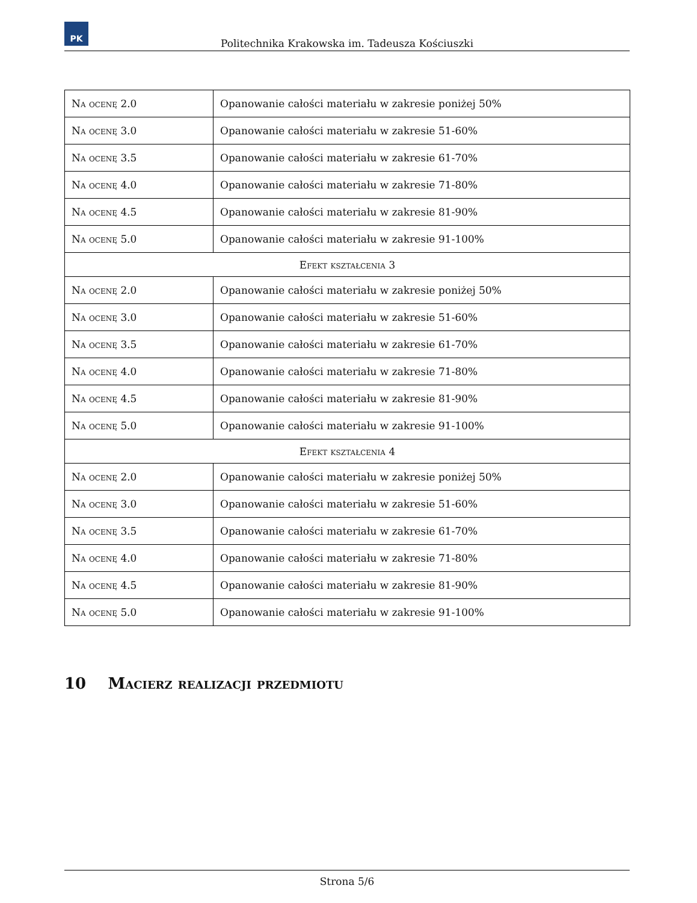PK
Politechnika Krakowska im. Tadeusza Kościuszki
| Na ocenę 2.0 | Opanowanie całości materiału w zakresie poniżej 50% |
| Na ocenę 3.0 | Opanowanie całości materiału w zakresie 51-60% |
| Na ocenę 3.5 | Opanowanie całości materiału w zakresie 61-70% |
| Na ocenę 4.0 | Opanowanie całości materiału w zakresie 71-80% |
| Na ocenę 4.5 | Opanowanie całości materiału w zakresie 81-90% |
| Na ocenę 5.0 | Opanowanie całości materiału w zakresie 91-100% |
| Efekt kształcenia 3 | |
| Na ocenę 2.0 | Opanowanie całości materiału w zakresie poniżej 50% |
| Na ocenę 3.0 | Opanowanie całości materiału w zakresie 51-60% |
| Na ocenę 3.5 | Opanowanie całości materiału w zakresie 61-70% |
| Na ocenę 4.0 | Opanowanie całości materiału w zakresie 71-80% |
| Na ocenę 4.5 | Opanowanie całości materiału w zakresie 81-90% |
| Na ocenę 5.0 | Opanowanie całości materiału w zakresie 91-100% |
| Efekt kształcenia 4 | |
| Na ocenę 2.0 | Opanowanie całości materiału w zakresie poniżej 50% |
| Na ocenę 3.0 | Opanowanie całości materiału w zakresie 51-60% |
| Na ocenę 3.5 | Opanowanie całości materiału w zakresie 61-70% |
| Na ocenę 4.0 | Opanowanie całości materiału w zakresie 71-80% |
| Na ocenę 4.5 | Opanowanie całości materiału w zakresie 81-90% |
| Na ocenę 5.0 | Opanowanie całości materiału w zakresie 91-100% |
10 Macierz realizacji przedmiotu
Strona 5/6